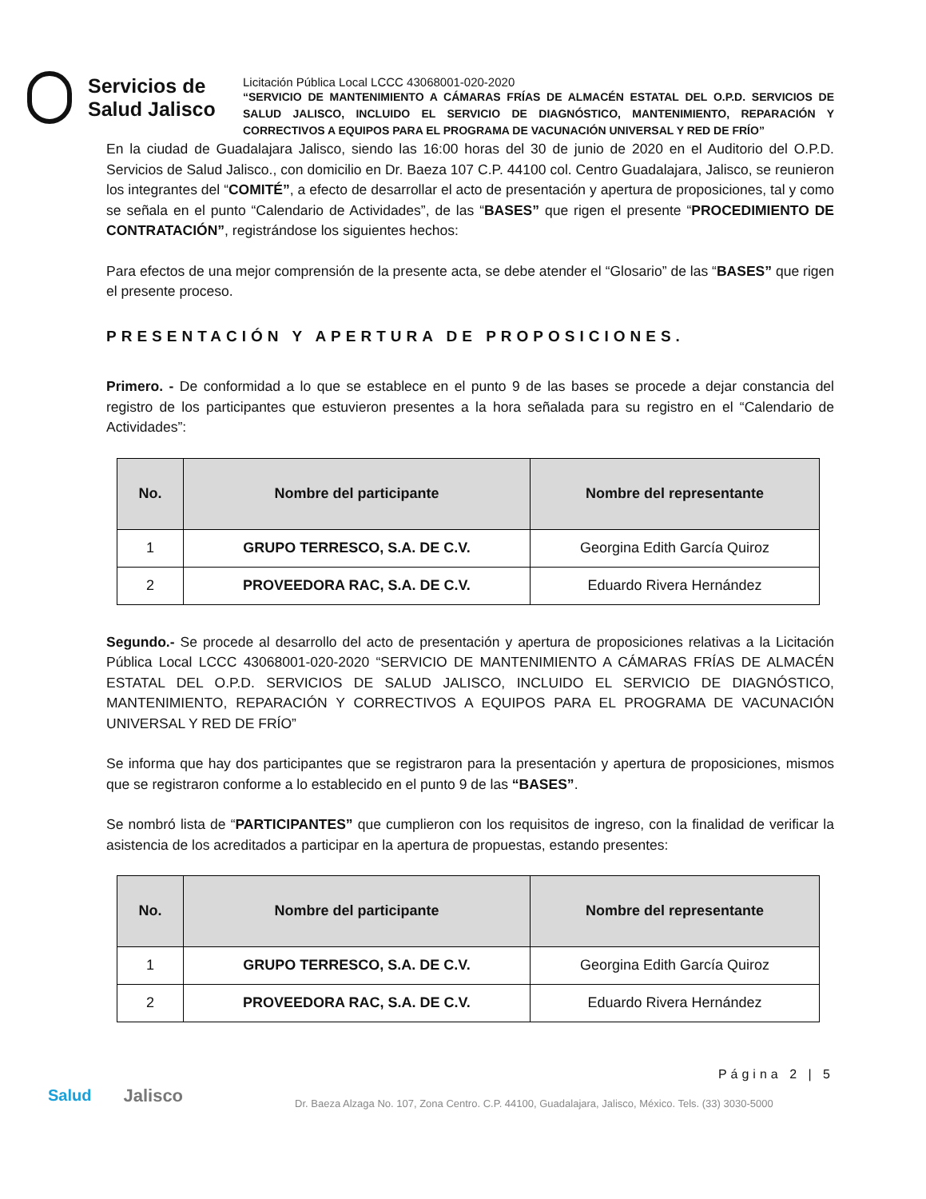Servicios de
Salud Jalisco
Licitación Pública Local LCCC 43068001-020-2020
“SERVICIO DE MANTENIMIENTO A CÁMARAS FRÍAS DE ALMACÉN ESTATAL DEL O.P.D. SERVICIOS DE SALUD JALISCO, INCLUIDO EL SERVICIO DE DIAGNÓSTICO, MANTENIMIENTO, REPARACIÓN Y CORRECTIVOS A EQUIPOS PARA EL PROGRAMA DE VACUNACIÓN UNIVERSAL Y RED DE FRÍO”
En la ciudad de Guadalajara Jalisco, siendo las 16:00 horas del 30 de junio de 2020 en el Auditorio del O.P.D. Servicios de Salud Jalisco., con domicilio en Dr. Baeza 107 C.P. 44100 col. Centro Guadalajara, Jalisco, se reunieron los integrantes del “COMITÉ”, a efecto de desarrollar el acto de presentación y apertura de proposiciones, tal y como se señala en el punto “Calendario de Actividades”, de las “BASES” que rigen el presente “PROCEDIMIENTO DE CONTRATACIÓN”, registrándose los siguientes hechos:
Para efectos de una mejor comprensión de la presente acta, se debe atender el “Glosario” de las “BASES” que rigen el presente proceso.
PRESENTACIÓN Y APERTURA DE PROPOSICIONES.
Primero. - De conformidad a lo que se establece en el punto 9 de las bases se procede a dejar constancia del registro de los participantes que estuvieron presentes a la hora señalada para su registro en el “Calendario de Actividades”:
| No. | Nombre del participante | Nombre del representante |
| --- | --- | --- |
| 1 | GRUPO TERRESCO, S.A. DE C.V. | Georgina Edith García Quiroz |
| 2 | PROVEEDORA RAC, S.A. DE C.V. | Eduardo Rivera Hernández |
Segundo.- Se procede al desarrollo del acto de presentación y apertura de proposiciones relativas a la Licitación Pública Local LCCC 43068001-020-2020 “SERVICIO DE MANTENIMIENTO A CÁMARAS FRÍAS DE ALMACÉN ESTATAL DEL O.P.D. SERVICIOS DE SALUD JALISCO, INCLUIDO EL SERVICIO DE DIAGNÓSTICO, MANTENIMIENTO, REPARACIÓN Y CORRECTIVOS A EQUIPOS PARA EL PROGRAMA DE VACUNACIÓN UNIVERSAL Y RED DE FRÍO”
Se informa que hay dos participantes que se registraron para la presentación y apertura de proposiciones, mismos que se registraron conforme a lo establecido en el punto 9 de las “BASES”.
Se nombró lista de “PARTICIPANTES” que cumplieron con los requisitos de ingreso, con la finalidad de verificar la asistencia de los acreditados a participar en la apertura de propuestas, estando presentes:
| No. | Nombre del participante | Nombre del representante |
| --- | --- | --- |
| 1 | GRUPO TERRESCO, S.A. DE C.V. | Georgina Edith García Quiroz |
| 2 | PROVEEDORA RAC, S.A. DE C.V. | Eduardo Rivera Hernández |
Página 2 | 5
Salud Jalisco Dr. Baeza Alzaga No. 107, Zona Centro. C.P. 44100, Guadalajara, Jalisco, México. Tels. (33) 3030-5000